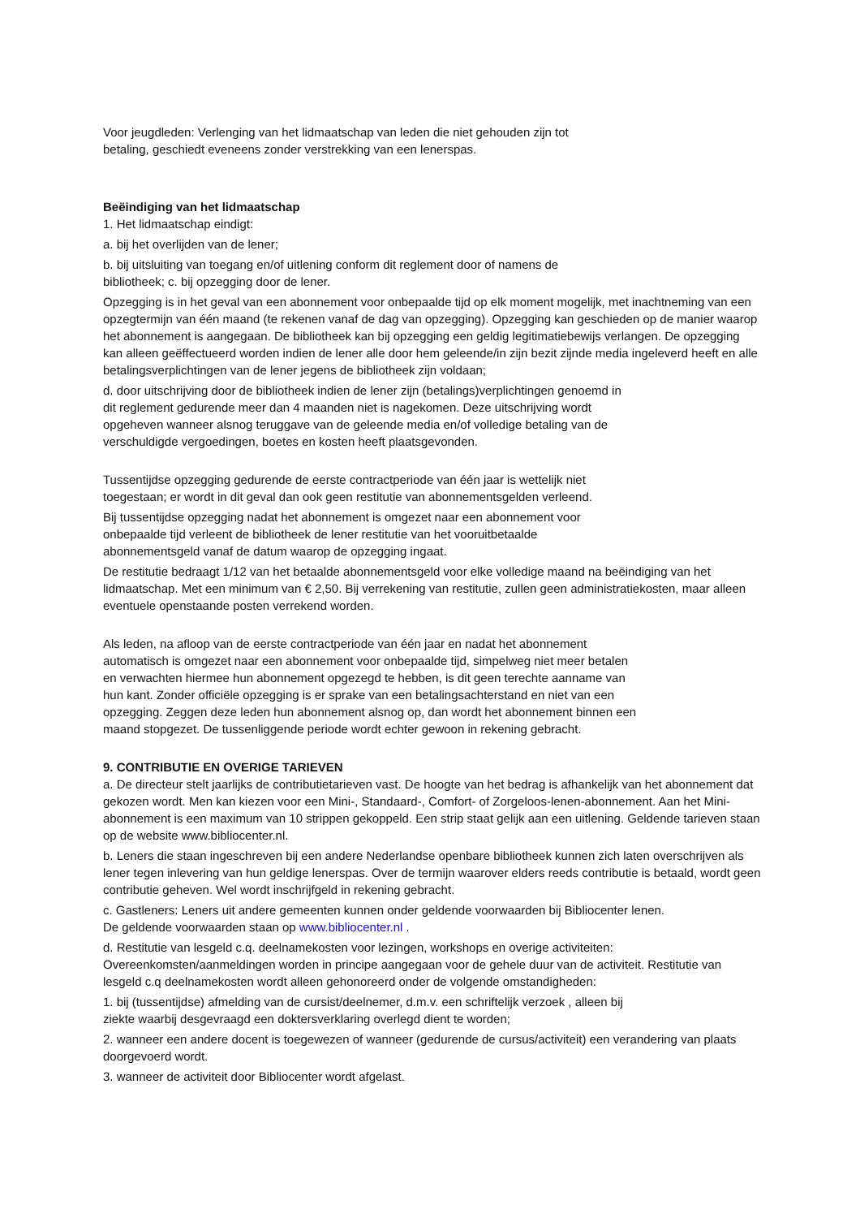Voor jeugdleden: Verlenging van het lidmaatschap van leden die niet gehouden zijn tot
betaling, geschiedt eveneens zonder verstrekking van een lenerspas.
Beëindiging van het lidmaatschap
1. Het lidmaatschap eindigt:
a. bij het overlijden van de lener;
b. bij uitsluiting van toegang en/of uitlening conform dit reglement door of namens de
bibliotheek; c. bij opzegging door de lener.
Opzegging is in het geval van een abonnement voor onbepaalde tijd op elk moment mogelijk, met inachtneming van een opzegtermijn van één maand (te rekenen vanaf de dag van opzegging). Opzegging kan geschieden op de manier waarop het abonnement is aangegaan. De bibliotheek kan bij opzegging een geldig legitimatiebewijs verlangen. De opzegging kan alleen geëffectueerd worden indien de lener alle door hem geleende/in zijn bezit zijnde media ingeleverd heeft en alle betalingsverplichtingen van de lener jegens de bibliotheek zijn voldaan;
d. door uitschrijving door de bibliotheek indien de lener zijn (betalings)verplichtingen genoemd in
dit reglement gedurende meer dan 4 maanden niet is nagekomen. Deze uitschrijving wordt
opgeheven wanneer alsnog teruggave van de geleende media en/of volledige betaling van de
verschuldigde vergoedingen, boetes en kosten heeft plaatsgevonden.
Tussentijdse opzegging gedurende de eerste contractperiode van één jaar is wettelijk niet
toegestaan; er wordt in dit geval dan ook geen restitutie van abonnementsgelden verleend.
Bij tussentijdse opzegging nadat het abonnement is omgezet naar een abonnement voor
onbepaalde tijd verleent de bibliotheek de lener restitutie van het vooruitbetaalde
abonnementsgeld vanaf de datum waarop de opzegging ingaat.
De restitutie bedraagt 1/12 van het betaalde abonnementsgeld voor elke volledige maand na beëindiging van het lidmaatschap. Met een minimum van € 2,50. Bij verrekening van restitutie, zullen geen administratiekosten, maar alleen eventuele openstaande posten verrekend worden.
Als leden, na afloop van de eerste contractperiode van één jaar en nadat het abonnement
automatisch is omgezet naar een abonnement voor onbepaalde tijd, simpelweg niet meer betalen
en verwachten hiermee hun abonnement opgezegd te hebben, is dit geen terechte aanname van
hun kant. Zonder officiële opzegging is er sprake van een betalingsachterstand en niet van een
opzegging. Zeggen deze leden hun abonnement alsnog op, dan wordt het abonnement binnen een
maand stopgezet. De tussenliggende periode wordt echter gewoon in rekening gebracht.
9. CONTRIBUTIE EN OVERIGE TARIEVEN
a. De directeur stelt jaarlijks de contributietarieven vast. De hoogte van het bedrag is afhankelijk van het abonnement dat gekozen wordt. Men kan kiezen voor een Mini-, Standaard-, Comfort- of Zorgeloos-lenen-abonnement. Aan het Mini-abonnement is een maximum van 10 strippen gekoppeld. Een strip staat gelijk aan een uitlening. Geldende tarieven staan op de website www.bibliocenter.nl.
b. Leners die staan ingeschreven bij een andere Nederlandse openbare bibliotheek kunnen zich laten overschrijven als lener tegen inlevering van hun geldige lenerspas. Over de termijn waarover elders reeds contributie is betaald, wordt geen contributie geheven. Wel wordt inschrijfgeld in rekening gebracht.
c. Gastleners: Leners uit andere gemeenten kunnen onder geldende voorwaarden bij Bibliocenter lenen.
De geldende voorwaarden staan op www.bibliocenter.nl .
d. Restitutie van lesgeld c.q. deelnamekosten voor lezingen, workshops en overige activiteiten: Overeenkomsten/aanmeldingen worden in principe aangegaan voor de gehele duur van de activiteit. Restitutie van lesgeld c.q deelnamekosten wordt alleen gehonoreerd onder de volgende omstandigheden:
1. bij (tussentijdse) afmelding van de cursist/deelnemer, d.m.v. een schriftelijk verzoek , alleen bij
ziekte waarbij desgevraagd een doktersverklaring overlegd dient te worden;
2. wanneer een andere docent is toegewezen of wanneer (gedurende de cursus/activiteit) een verandering van plaats doorgevoerd wordt.
3. wanneer de activiteit door Bibliocenter wordt afgelast.